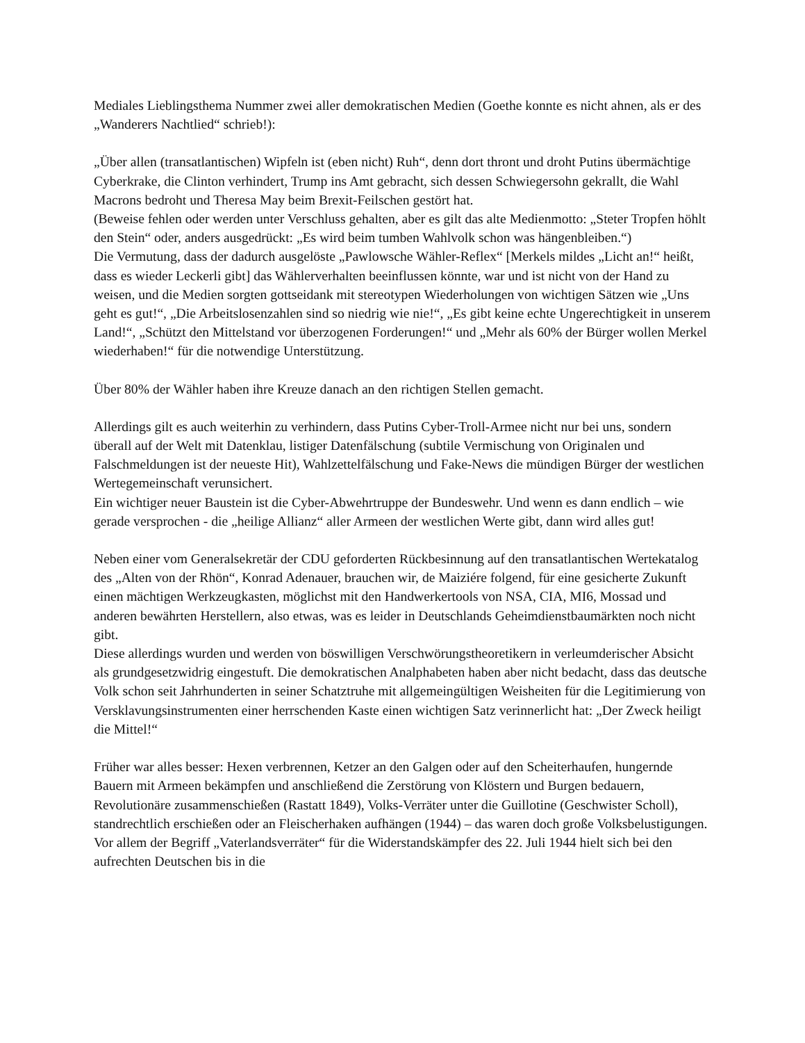Mediales Lieblingsthema Nummer zwei aller demokratischen Medien (Goethe konnte es nicht ahnen, als er des „Wanderers Nachtlied“ schrieb!):
„Über allen (transatlantischen) Wipfeln ist (eben nicht) Ruh“, denn dort thront und droht Putins übermächtige Cyberkrake, die Clinton verhindert, Trump ins Amt gebracht, sich dessen Schwiegersohn gekrallt, die Wahl Macrons bedroht und Theresa May beim Brexit-Feilschen gestört hat.
(Beweise fehlen oder werden unter Verschluss gehalten, aber es gilt das alte Medienmotto: „Steter Tropfen höhlt den Stein“ oder, anders ausgedrückt: „Es wird beim tumben Wahlvolk schon was hängenbleiben.“)
Die Vermutung, dass der dadurch ausgelöste „Pawlowsche Wähler-Reflex“ [Merkels mildes „Licht an!“ heißt, dass es wieder Leckerli gibt] das Wählerverhalten beeinflussen könnte, war und ist nicht von der Hand zu weisen, und die Medien sorgten gottseidank mit stereotypen Wiederholungen von wichtigen Sätzen wie „Uns geht es gut!“, „Die Arbeitslosenzahlen sind so niedrig wie nie!“, „Es gibt keine echte Ungerechtigkeit in unserem Land!“, „Schützt den Mittelstand vor überzogenen Forderungen!“ und „Mehr als 60% der Bürger wollen Merkel wiederhaben!“ für die notwendige Unterstützung.
Über 80% der Wähler haben ihre Kreuze danach an den richtigen Stellen gemacht.
Allerdings gilt es auch weiterhin zu verhindern, dass Putins Cyber-Troll-Armee nicht nur bei uns, sondern überall auf der Welt mit Datenklau, listiger Datenfälschung (subtile Vermischung von Originalen und Falschmeldungen ist der neueste Hit), Wahlzettelfälschung und Fake-News die mündigen Bürger der westlichen Wertegemeinschaft verunsichert.
Ein wichtiger neuer Baustein ist die Cyber-Abwehrtruppe der Bundeswehr. Und wenn es dann endlich – wie gerade versprochen - die „heilige Allianz“ aller Armeen der westlichen Werte gibt, dann wird alles gut!
Neben einer vom Generalsekretär der CDU geforderten Rückbesinnung auf den transatlantischen Wertekatalog des „Alten von der Rhön“, Konrad Adenauer, brauchen wir, de Maiziére folgend, für eine gesicherte Zukunft einen mächtigen Werkzeugkasten, möglichst mit den Handwerkertools von NSA, CIA, MI6, Mossad und anderen bewährten Herstellern, also etwas, was es leider in Deutschlands Geheimdienstbaumärkten noch nicht gibt.
Diese allerdings wurden und werden von böswilligen Verschwörungstheoretikern in verleumderischer Absicht als grundgesetzwidrig eingestuft. Die demokratischen Analphabeten haben aber nicht bedacht, dass das deutsche Volk schon seit Jahrhunderten in seiner Schatztruhe mit allgemeingültigen Weisheiten für die Legitimierung von Versklavungsinstrumenten einer herrschenden Kaste einen wichtigen Satz verinnerlicht hat: „Der Zweck heiligt die Mittel!“
Früher war alles besser: Hexen verbrennen, Ketzer an den Galgen oder auf den Scheiterhaufen, hungernde Bauern mit Armeen bekämpfen und anschließend die Zerstörung von Klöstern und Burgen bedauern, Revolutionäre zusammenschießen (Rastatt 1849), Volks-Verräter unter die Guillotine (Geschwister Scholl), standrechtlich erschießen oder an Fleischerhaken aufhängen (1944) – das waren doch große Volksbelustigungen. Vor allem der Begriff „Vaterlandsverräter“ für die Widerstandskämpfer des 22. Juli 1944 hielt sich bei den aufrechten Deutschen bis in die